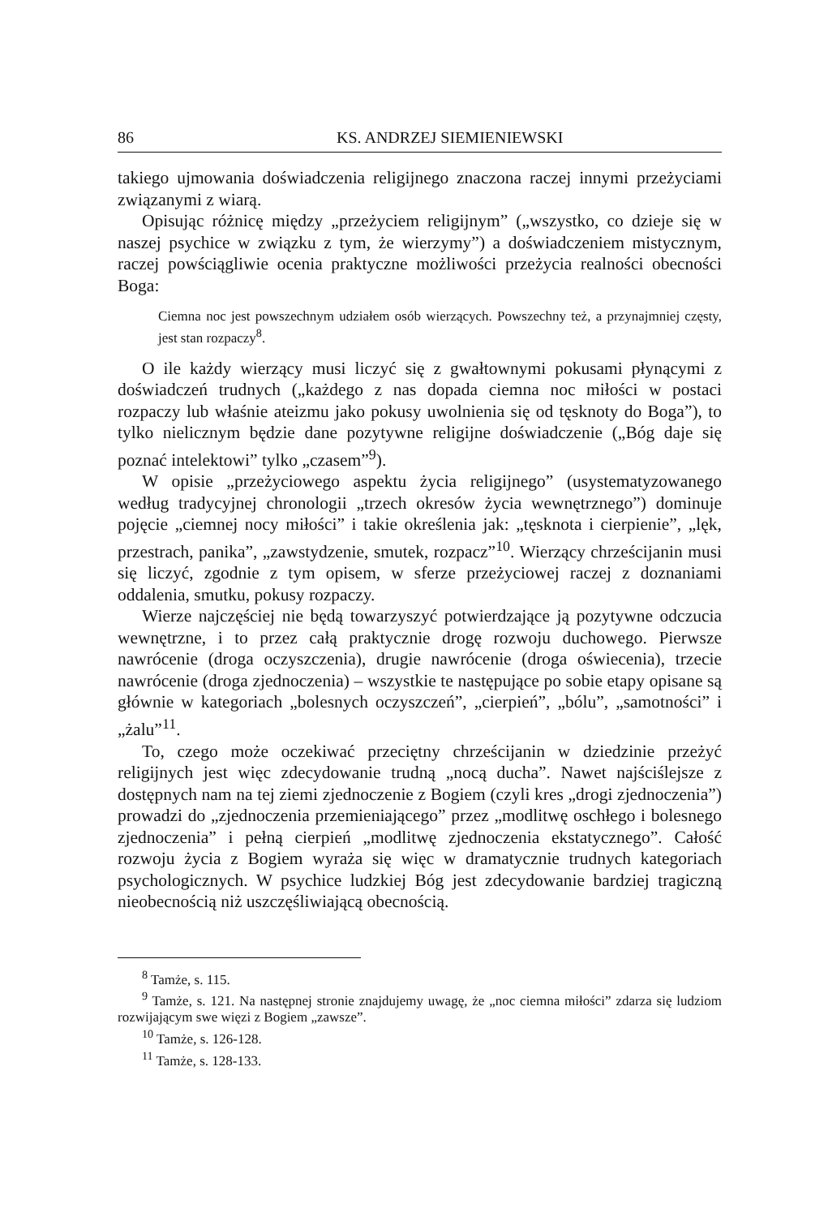86 KS. ANDRZEJ SIEMIENIEWSKI
takiego ujmowania doświadczenia religijnego znaczona raczej innymi przeżyciami związanymi z wiarą.
Opisując różnicę między „przeżyciem religijnym” („wszystko, co dzieje się w naszej psychice w związku z tym, że wierzymy”) a doświadczeniem mistycznym, raczej powściągliwie ocenia praktyczne możliwości przeżycia realności obecności Boga:
Ciemna noc jest powszechnym udziałem osób wierzących. Powszechny też, a przynajmniej częsty, jest stan rozpaczy<sup>8</sup>.
O ile każdy wierzący musi liczyć się z gwałtownymi pokusami płynącymi z doświadczeń trudnych („każdego z nas dopada ciemna noc miłości w postaci rozpaczy lub właśnie ateizmu jako pokusy uwolnienia się od tęsknoty do Boga”), to tylko nielicznym będzie dane pozytywne religijne doświadczenie („Bóg daje się poznać intelektowi” tylko „czasem”<sup>9</sup>).
W opisie „przeżyciowego aspektu życia religijnego” (usystematyzowanego według tradycyjnej chronologii „trzech okresów życia wewnętrznego”) dominuje pojęcie „ciemnej nocy miłości” i takie określenia jak: „tęsknota i cierpienie”, „lęk, przestrach, panika”, „zawstydzenie, smutek, rozpacz”<sup>10</sup>. Wierzący chrześcijanin musi się liczyć, zgodnie z tym opisem, w sferze przeżyciowej raczej z doznaniami oddalenia, smutku, pokusy rozpaczy.
Wierze najczęściej nie będą towarzyszyć potwierdzające ją pozytywne odczucia wewnętrzne, i to przez całą praktycznie drogę rozwoju duchowego. Pierwsze nawrócenie (droga oczyszczenia), drugie nawrócenie (droga oświecenia), trzecie nawrócenie (droga zjednoczenia) – wszystkie te następujące po sobie etapy opisane są głównie w kategoriach „bolesnych oczyszczeń”, „cierpień”, „bólu”, „samotności” i „żalu”<sup>11</sup>.
To, czego może oczekiwać przeciętny chrześcijanin w dziedzinie przeżyć religijnych jest więc zdecydowanie trudną „nocą ducha”. Nawet najściślejsze z dostępnych nam na tej ziemi zjednoczenie z Bogiem (czyli kres „drogi zjednoczenia”) prowadzi do „zjednoczenia przemieniającego” przez „modlitwę oschłego i bolesnego zjednoczenia” i pełną cierpień „modlitwę zjednoczenia ekstatycznego”. Całość rozwoju życia z Bogiem wyraża się więc w dramatycznie trudnych kategoriach psychologicznych. W psychice ludzkiej Bóg jest zdecydowanie bardziej tragiczną nieobecnością niż uszczęśliwiającą obecnością.
<sup>8</sup> Tamże, s. 115.
<sup>9</sup> Tamże, s. 121. Na następnej stronie znajdujemy uwagę, że „noc ciemna miłości” zdarza się ludziom rozwijającym swe więzi z Bogiem „zawsze”.
<sup>10</sup> Tamże, s. 126-128.
<sup>11</sup> Tamże, s. 128-133.